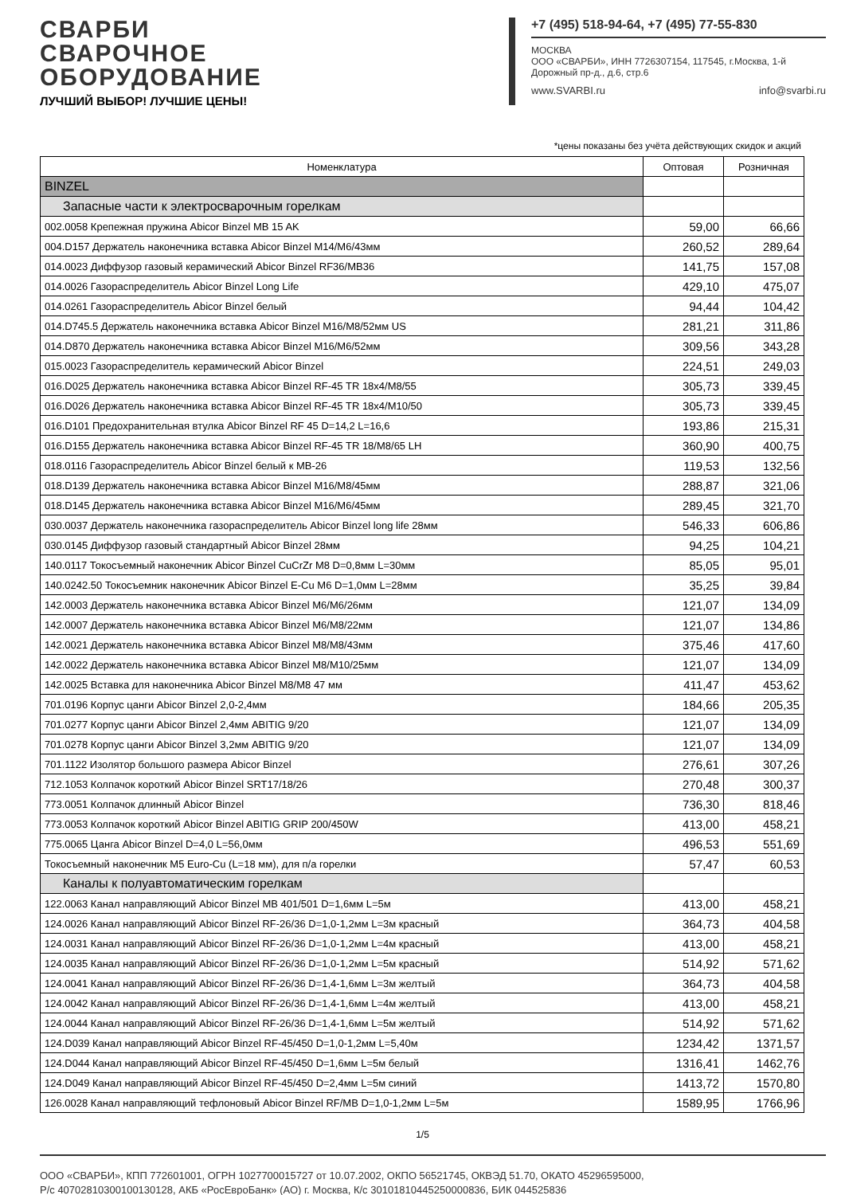СВАРБИ СВАРОЧНОЕ
ОБОРУДОВАНИЕ
ЛУЧШИЙ ВЫБОР! ЛУЧШИЕ ЦЕНЫ!
+7 (495) 518-94-64, +7 (495) 77-55-830
МОСКВА
ООО «СВАРБИ», ИНН 7726307154, 117545, г.Москва, 1-й Дорожный пр-д., д.6, стр.6
www.SVARBI.ru info@svarbi.ru
*цены показаны без учёта действующих скидок и акций
| Номенклатура | Оптовая | Розничная |
| --- | --- | --- |
| BINZEL | | |
| Запасные части к электросварочным горелкам | | |
| 002.0058 Крепежная пружина Abicor Binzel MB 15 AK | 59,00 | 66,66 |
| 004.D157 Держатель наконечника вставка Abicor Binzel M14/M6/43мм | 260,52 | 289,64 |
| 014.0023 Диффузор газовый керамический Abicor Binzel RF36/MB36 | 141,75 | 157,08 |
| 014.0026 Газораспределитель Abicor Binzel Long Life | 429,10 | 475,07 |
| 014.0261 Газораспределитель Abicor Binzel белый | 94,44 | 104,42 |
| 014.D745.5 Держатель наконечника вставка Abicor Binzel M16/M8/52мм US | 281,21 | 311,86 |
| 014.D870 Держатель наконечника вставка Abicor Binzel M16/M6/52мм | 309,56 | 343,28 |
| 015.0023 Газораспределитель керамический Abicor Binzel | 224,51 | 249,03 |
| 016.D025 Держатель наконечника вставка Abicor Binzel RF-45 TR 18x4/M8/55 | 305,73 | 339,45 |
| 016.D026 Держатель наконечника вставка Abicor Binzel RF-45 TR 18x4/M10/50 | 305,73 | 339,45 |
| 016.D101 Предохранительная втулка Abicor Binzel RF 45 D=14,2 L=16,6 | 193,86 | 215,31 |
| 016.D155 Держатель наконечника вставка Abicor Binzel RF-45 TR 18/M8/65 LH | 360,90 | 400,75 |
| 018.0116 Газораспределитель Abicor Binzel белый к MB-26 | 119,53 | 132,56 |
| 018.D139 Держатель наконечника вставка Abicor Binzel M16/M8/45мм | 288,87 | 321,06 |
| 018.D145 Держатель наконечника вставка Abicor Binzel M16/M6/45мм | 289,45 | 321,70 |
| 030.0037 Держатель наконечника газораспределитель Abicor Binzel long life 28мм | 546,33 | 606,86 |
| 030.0145 Диффузор газовый стандартный Abicor Binzel 28мм | 94,25 | 104,21 |
| 140.0117 Токосъемный наконечник Abicor Binzel CuCrZr M8 D=0,8мм L=30мм | 85,05 | 95,01 |
| 140.0242.50 Токосъемник наконечник Abicor Binzel E-Cu M6 D=1,0мм L=28мм | 35,25 | 39,84 |
| 142.0003 Держатель наконечника вставка Abicor Binzel M6/M6/26мм | 121,07 | 134,09 |
| 142.0007 Держатель наконечника вставка Abicor Binzel M6/M8/22мм | 121,07 | 134,86 |
| 142.0021 Держатель наконечника вставка Abicor Binzel M8/M8/43мм | 375,46 | 417,60 |
| 142.0022 Держатель наконечника вставка Abicor Binzel M8/M10/25мм | 121,07 | 134,09 |
| 142.0025 Вставка для наконечника Abicor Binzel M8/M8 47 мм | 411,47 | 453,62 |
| 701.0196 Корпус цанги Abicor Binzel 2,0-2,4мм | 184,66 | 205,35 |
| 701.0277 Корпус цанги Abicor Binzel 2,4мм ABITIG 9/20 | 121,07 | 134,09 |
| 701.0278 Корпус цанги Abicor Binzel 3,2мм ABITIG 9/20 | 121,07 | 134,09 |
| 701.1122 Изолятор большого размера Abicor Binzel | 276,61 | 307,26 |
| 712.1053 Колпачок короткий Abicor Binzel SRT17/18/26 | 270,48 | 300,37 |
| 773.0051 Колпачок длинный Abicor Binzel | 736,30 | 818,46 |
| 773.0053 Колпачок короткий Abicor Binzel ABITIG GRIP 200/450W | 413,00 | 458,21 |
| 775.0065 Цанга Abicor Binzel D=4,0 L=56,0мм | 496,53 | 551,69 |
| Токосъемный наконечник M5 Euro-Cu (L=18 мм), для п/а горелки | 57,47 | 60,53 |
| Каналы к полуавтоматическим горелкам | | |
| 122.0063 Канал направляющий Abicor Binzel MB 401/501 D=1,6мм L=5м | 413,00 | 458,21 |
| 124.0026 Канал направляющий Abicor Binzel RF-26/36 D=1,0-1,2мм L=3м красный | 364,73 | 404,58 |
| 124.0031 Канал направляющий Abicor Binzel RF-26/36 D=1,0-1,2мм L=4м красный | 413,00 | 458,21 |
| 124.0035 Канал направляющий Abicor Binzel RF-26/36 D=1,0-1,2мм L=5м красный | 514,92 | 571,62 |
| 124.0041 Канал направляющий Abicor Binzel RF-26/36 D=1,4-1,6мм L=3м желтый | 364,73 | 404,58 |
| 124.0042 Канал направляющий Abicor Binzel RF-26/36 D=1,4-1,6мм L=4м желтый | 413,00 | 458,21 |
| 124.0044 Канал направляющий Abicor Binzel RF-26/36 D=1,4-1,6мм L=5м желтый | 514,92 | 571,62 |
| 124.D039 Канал направляющий Abicor Binzel RF-45/450 D=1,0-1,2мм L=5,40м | 1234,42 | 1371,57 |
| 124.D044 Канал направляющий Abicor Binzel RF-45/450 D=1,6мм L=5м белый | 1316,41 | 1462,76 |
| 124.D049 Канал направляющий Abicor Binzel RF-45/450 D=2,4мм L=5м синий | 1413,72 | 1570,80 |
| 126.0028 Канал направляющий тефлоновый Abicor Binzel RF/MB D=1,0-1,2мм L=5м | 1589,95 | 1766,96 |
1/5
ООО «СВАРБИ», КПП 772601001, ОГРН 1027700015727 от 10.07.2002, ОКПО 56521745, ОКВЭД 51.70, ОКАТО 45296595000,
Р/с 40702810300100130128, АКБ «РосЕвроБанк» (АО) г. Москва, К/с 30101810445250000836, БИК 044525836